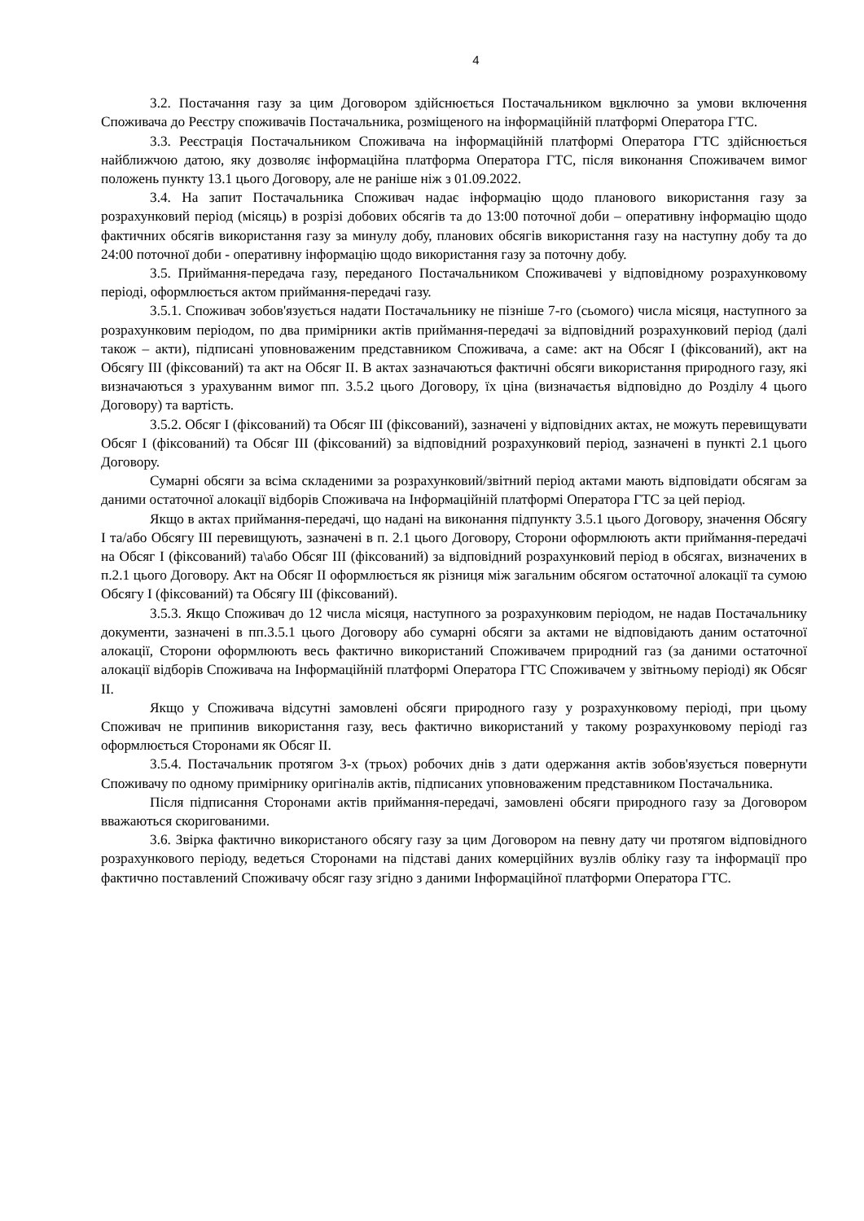4
3.2. Постачання газу за цим Договором здійснюється Постачальником виключно за умови включення Споживача до Реєстру споживачів Постачальника, розміщеного на інформаційній платформі Оператора ГТС.
3.3. Реєстрація Постачальником Споживача на інформаційній платформі Оператора ГТС здійснюється найближчою датою, яку дозволяє інформаційна платформа Оператора ГТС, після виконання Споживачем вимог положень пункту 13.1 цього Договору, але не раніше ніж з 01.09.2022.
3.4. На запит Постачальника Споживач надає інформацію щодо планового використання газу за розрахунковий період (місяць) в розрізі добових обсягів та до 13:00 поточної доби – оперативну інформацію щодо фактичних обсягів використання газу за минулу добу, планових обсягів використання газу на наступну добу та до 24:00 поточної доби - оперативну інформацію щодо використання газу за поточну добу.
3.5. Приймання-передача газу, переданого Постачальником Споживачеві у відповідному розрахунковому періоді, оформлюється актом приймання-передачі газу.
3.5.1. Споживач зобов'язується надати Постачальнику не пізніше 7-го (сьомого) числа місяця, наступного за розрахунковим періодом, по два примірники актів приймання-передачі за відповідний розрахунковий період (далі також – акти), підписані уповноваженим представником Споживача, а саме: акт на Обсяг I (фіксований), акт на Обсягу III (фіксований) та акт на Обсяг II. В актах зазначаються фактичні обсяги використання природного газу, які визначаються з урахуваннм вимог пп. 3.5.2 цього Договору, їх ціна (визначаєтья відповідно до Розділу 4 цього Договору) та вартість.
3.5.2. Обсяг I (фіксований) та Обсяг III (фіксований), зазначені у відповідних актах, не можуть перевищувати Обсяг I (фіксований) та Обсяг III (фіксований) за відповідний розрахунковий період, зазначені в пункті 2.1 цього Договору.
Сумарні обсяги за всіма складеними за розрахунковий/звітний період актами мають відповідати обсягам за даними остаточної алокації відборів Споживача на Інформаційній платформі Оператора ГТС за цей період.
Якщо в актах приймання-передачі, що надані на виконання підпункту 3.5.1 цього Договору, значення Обсягу I та/або Обсягу III перевищують, зазначені в п. 2.1 цього Договору, Сторони оформлюють акти приймання-передачі на Обсяг I (фіксований) та\або Обсяг III (фіксований) за відповідний розрахунковий період в обсягах, визначених в п.2.1 цього Договору. Акт на Обсяг II оформлюється як різниця між загальним обсягом остаточної алокації та сумою Обсягу I (фіксований) та Обсягу III (фіксований).
3.5.3. Якщо Споживач до 12 числа місяця, наступного за розрахунковим періодом, не надав Постачальнику документи, зазначені в пп.3.5.1 цього Договору або сумарні обсяги за актами не відповідають даним остаточної алокації, Сторони оформлюють весь фактично використаний Споживачем природний газ (за даними остаточної алокації відборів Споживача на Інформаційній платформі Оператора ГТС Споживачем у звітньому періоді) як Обсяг II.
Якщо у Споживача відсутні замовлені обсяги природного газу у розрахунковому періоді, при цьому Споживач не припинив використання газу, весь фактично використаний у такому розрахунковому періоді газ оформлюється Сторонами як Обсяг II.
3.5.4. Постачальник протягом 3-х (трьох) робочих днів з дати одержання актів зобов'язується повернути Споживачу по одному примірнику оригіналів актів, підписаних уповноваженим представником Постачальника.
Після підписання Сторонами актів приймання-передачі, замовлені обсяги природного газу за Договором вважаються скоригованими.
3.6. Звірка фактично використаного обсягу газу за цим Договором на певну дату чи протягом відповідного розрахункового періоду, ведеться Сторонами на підставі даних комерційних вузлів обліку газу та інформації про фактично поставлений Споживачу обсяг газу згідно з даними Інформаційної платформи Оператора ГТС.